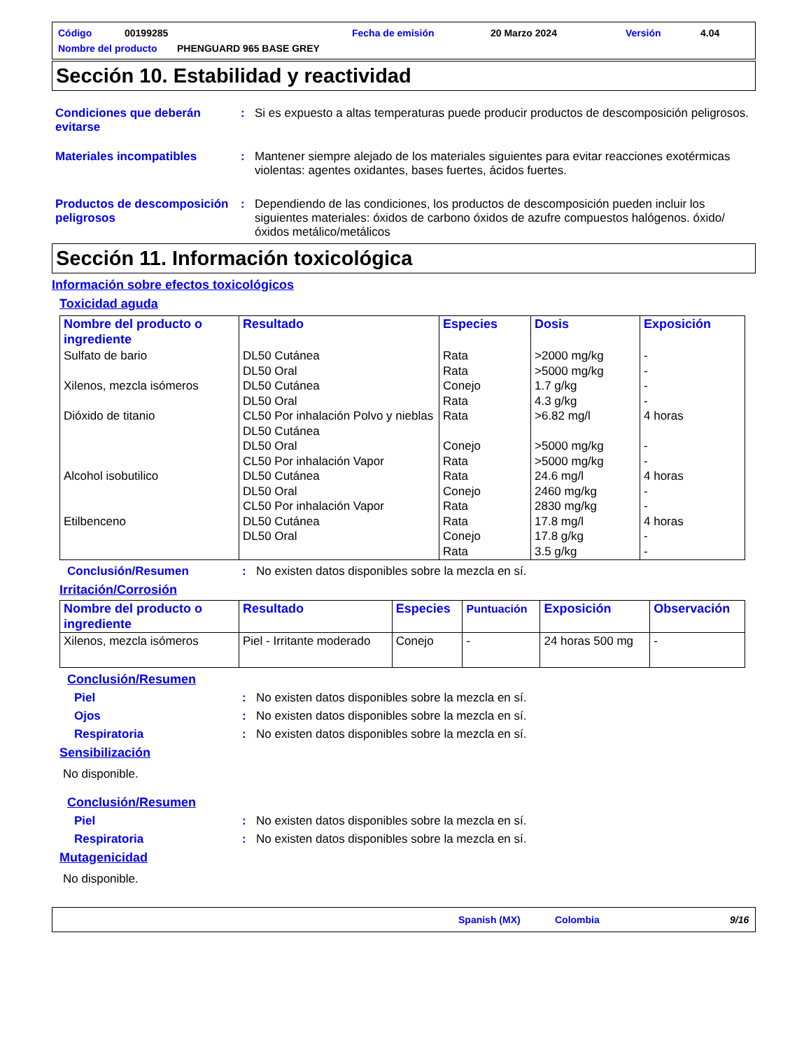Código 00199285 Fecha de emisión 20 Marzo 2024 Versión 4.04
Nombre del producto PHENGUARD 965 BASE GREY
Sección 10. Estabilidad y reactividad
Condiciones que deberán evitarse: Si es expuesto a altas temperaturas puede producir productos de descomposición peligrosos.
Materiales incompatibles: Mantener siempre alejado de los materiales siguientes para evitar reacciones exotérmicas violentas: agentes oxidantes, bases fuertes, ácidos fuertes.
Productos de descomposición peligrosos: Dependiendo de las condiciones, los productos de descomposición pueden incluir los siguientes materiales: óxidos de carbono óxidos de azufre compuestos halógenos. óxido/óxidos metálico/metálicos
Sección 11. Información toxicológica
Información sobre efectos toxicológicos
Toxicidad aguda
| Nombre del producto o ingrediente | Resultado | Especies | Dosis | Exposición |
| --- | --- | --- | --- | --- |
| Sulfato de bario Xilenos, mezcla isómeros Dióxido de titanio Alcohol isobutilico Etilbenceno | DL50 Cutánea DL50 Oral DL50 Cutánea DL50 Oral CL50 Por inhalación Polvo y nieblas DL50 Cutánea DL50 Oral CL50 Por inhalación Vapor DL50 Cutánea DL50 Oral CL50 Por inhalación Vapor DL50 Cutánea DL50 Oral | Rata Rata Conejo Rata Rata Conejo Rata Rata Conejo Rata Rata Conejo Rata | >2000 mg/kg >5000 mg/kg 1.7 g/kg 4.3 g/kg >6.82 mg/l >5000 mg/kg >5000 mg/kg 24.6 mg/l 2460 mg/kg 2830 mg/kg 17.8 mg/l 17.8 g/kg 3.5 g/kg | - - - - 4 horas - - 4 horas - - 4 horas - - |
Conclusión/Resumen: No existen datos disponibles sobre la mezcla en sí.
Irritación/Corrosión
| Nombre del producto o ingrediente | Resultado | Especies | Puntuación | Exposición | Observación |
| --- | --- | --- | --- | --- | --- |
| Xilenos, mezcla isómeros | Piel - Irritante moderado | Conejo | - | 24 horas 500 mg | - |
Conclusión/Resumen
Piel: No existen datos disponibles sobre la mezcla en sí.
Ojos: No existen datos disponibles sobre la mezcla en sí.
Respiratoria: No existen datos disponibles sobre la mezcla en sí.
Sensibilización
No disponible.
Conclusión/Resumen
Piel: No existen datos disponibles sobre la mezcla en sí.
Respiratoria: No existen datos disponibles sobre la mezcla en sí.
Mutagenicidad
No disponible.
Spanish (MX) Colombia 9/16